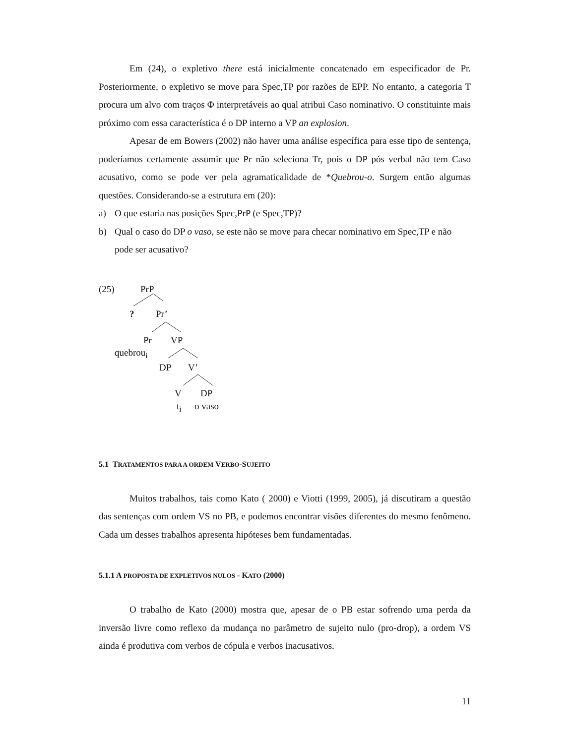Em (24), o expletivo there está inicialmente concatenado em especificador de Pr. Posteriormente, o expletivo se move para Spec,TP por razões de EPP. No entanto, a categoria T procura um alvo com traços Φ interpretáveis ao qual atribui Caso nominativo. O constituinte mais próximo com essa característica é o DP interno a VP an explosion.
Apesar de em Bowers (2002) não haver uma análise específica para esse tipo de sentença, poderíamos certamente assumir que Pr não seleciona Tr, pois o DP pós verbal não tem Caso acusativo, como se pode ver pela agramaticalidade de *Quebrou-o. Surgem então algumas questões. Considerando-se a estrutura em (20):
a) O que estaria nas posições Spec,PrP (e Spec,TP)?
b) Qual o caso do DP o vaso, se este não se move para checar nominativo em Spec,TP e não pode ser acusativo?
(25) PrP
? Pr’
Pr VP
quebrou<sub>i</sub>
DP V’
V DP
t<sub>i</sub> o vaso
5.1 TRATAMENTOS PARA A ORDEM VERBO-SUJEITO
Muitos trabalhos, tais como Kato ( 2000) e Viotti (1999, 2005), já discutiram a questão das sentenças com ordem VS no PB, e podemos encontrar visões diferentes do mesmo fenômeno. Cada um desses trabalhos apresenta hipóteses bem fundamentadas.
5.1.1 A PROPOSTA DE EXPLETIVOS NULOS - KATO (2000)
O trabalho de Kato (2000) mostra que, apesar de o PB estar sofrendo uma perda da inversão livre como reflexo da mudança no parâmetro de sujeito nulo (pro-drop), a ordem VS ainda é produtiva com verbos de cópula e verbos inacusativos.
11